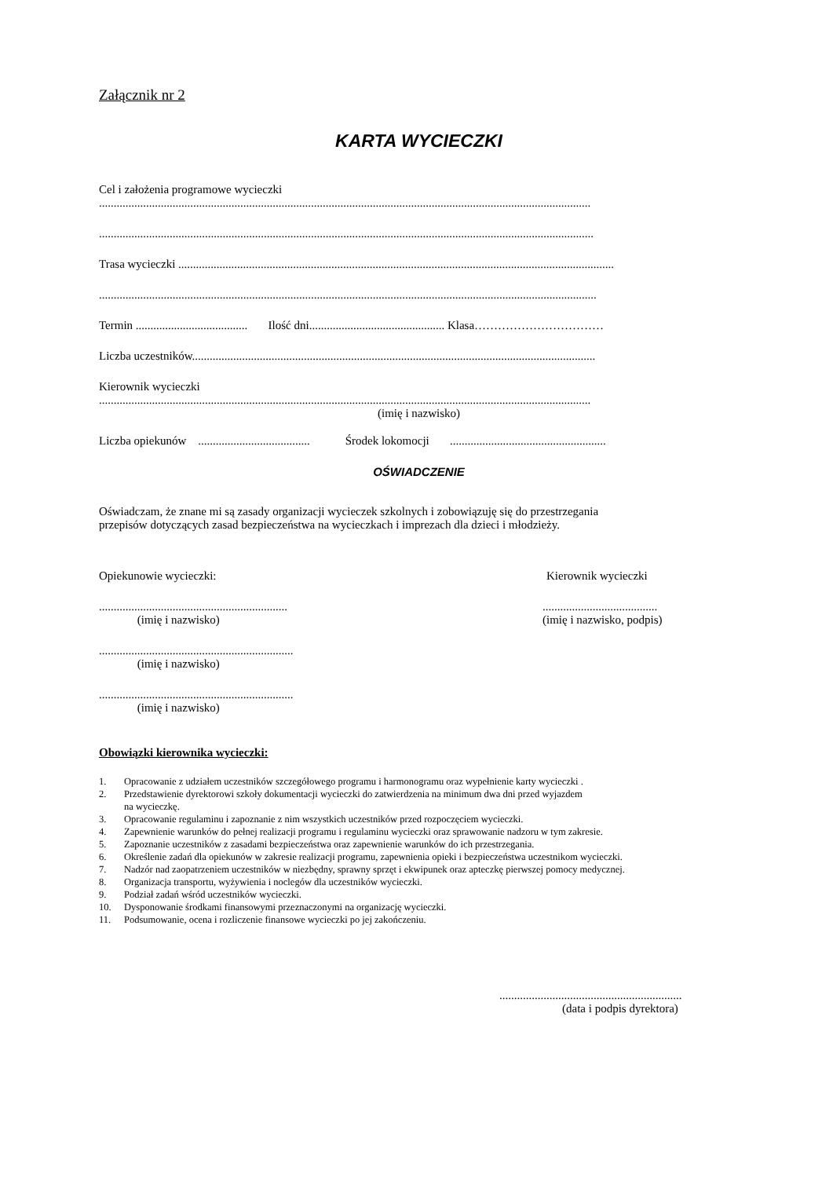Załącznik nr 2
KARTA WYCIECZKI
Cel i założenia programowe wycieczki
.......................................................................................................................................................................
........................................................................................................................................................................
Trasa wycieczki ....................................................................................................................................................
.........................................................................................................................................................................
Termin ...................................... Ilość dni.............................................. Klasa……………………………
Liczba uczestników.........................................................................................................................................
Kierownik wycieczki
.......................................................................................................................................................................
(imię i nazwisko)
Liczba opiekunów ...................................... Środek lokomocji .....................................................
OŚWIADCZENIE
Oświadczam, że znane mi są zasady organizacji wycieczek szkolnych i zobowiązuję się do przestrzegania
przepisów dotyczących zasad bezpieczeństwa na wycieczkach i imprezach dla dzieci i młodzieży.
Opiekunowie wycieczki: Kierownik wycieczki
................................................................
(imię i nazwisko).......................................
(imię i nazwisko, podpis)
..................................................................
(imię i nazwisko)
..................................................................
(imię i nazwisko)
Obowiązki kierownika wycieczki:
1. Opracowanie z udziałem uczestników szczegółowego programu i harmonogramu oraz wypełnienie karty wycieczki .
2. Przedstawienie dyrektorowi szkoły dokumentacji wycieczki do zatwierdzenia na minimum dwa dni przed wyjazdem
na wycieczkę.
3. Opracowanie regulaminu i zapoznanie z nim wszystkich uczestników przed rozpoczęciem wycieczki.
4. Zapewnienie warunków do pełnej realizacji programu i regulaminu wycieczki oraz sprawowanie nadzoru w tym zakresie.
5. Zapoznanie uczestników z zasadami bezpieczeństwa oraz zapewnienie warunków do ich przestrzegania.
6. Określenie zadań dla opiekunów w zakresie realizacji programu, zapewnienia opieki i bezpieczeństwa uczestnikom wycieczki.
7. Nadzór nad zaopatrzeniem uczestników w niezbędny, sprawny sprzęt i ekwipunek oraz apteczkę pierwszej pomocy medycznej.
8. Organizacja transportu, wyżywienia i noclegów dla uczestników wycieczki.
9. Podział zadań wśród uczestników wycieczki.
10. Dysponowanie środkami finansowymi przeznaczonymi na organizację wycieczki.
11. Podsumowanie, ocena i rozliczenie finansowe wycieczki po jej zakończeniu.
..............................................................
(data i podpis dyrektora)